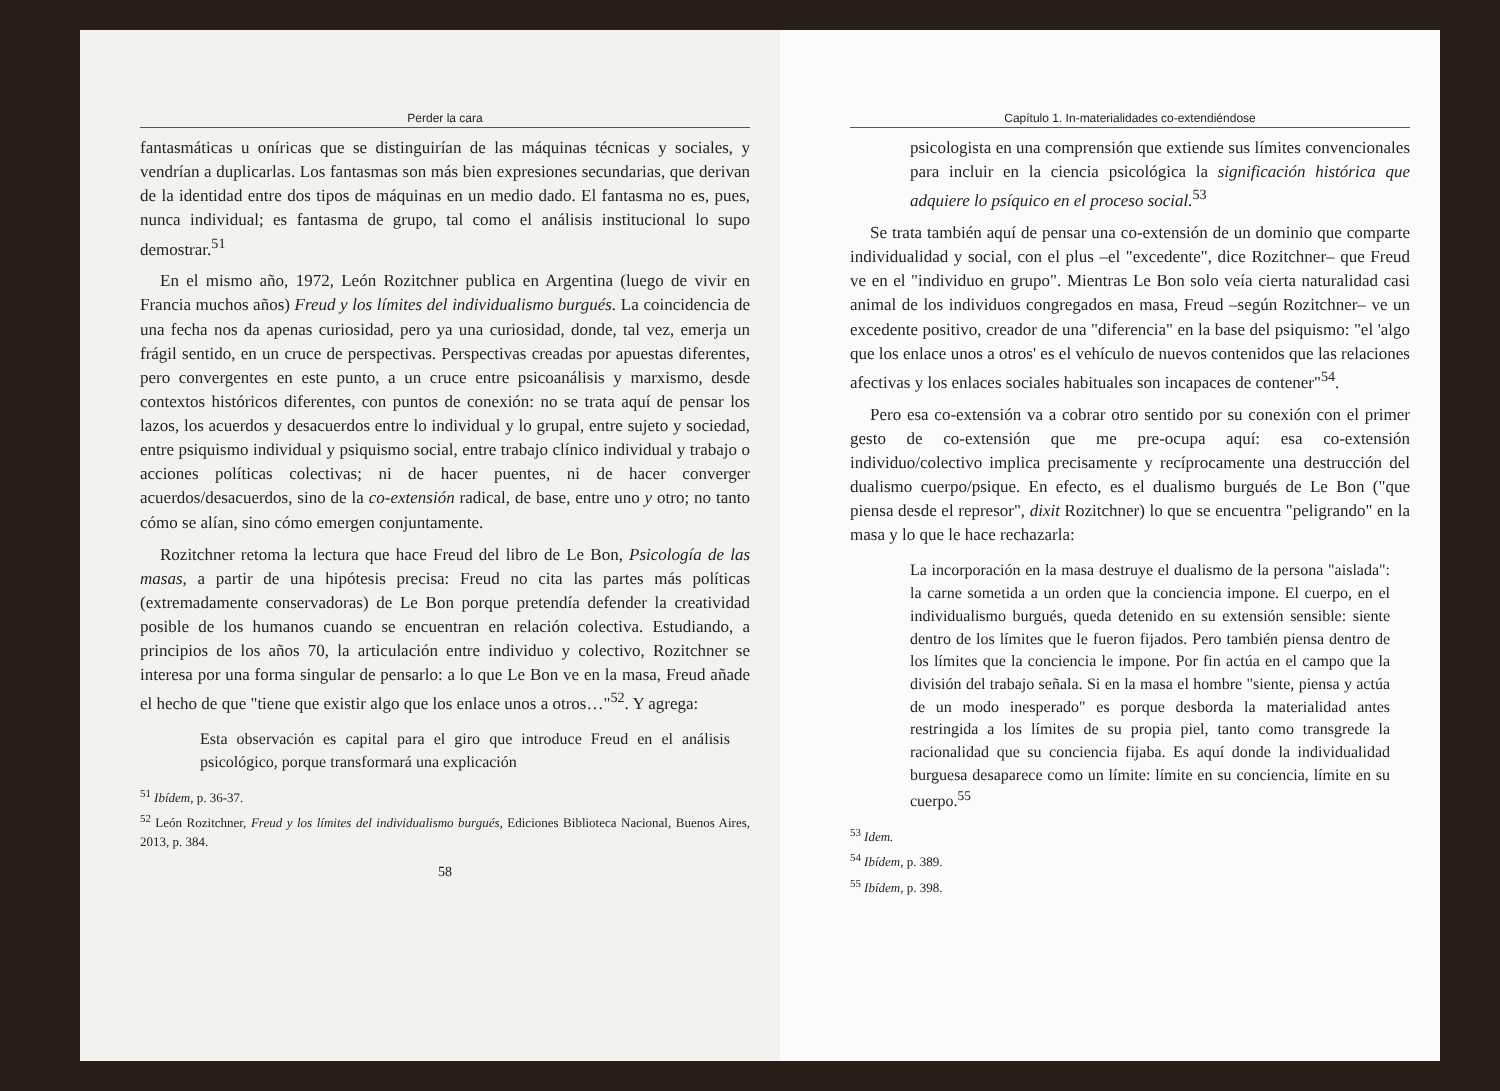Perder la cara
fantasmáticas u oníricas que se distinguirían de las máquinas técnicas y sociales, y vendrían a duplicarlas. Los fantasmas son más bien expresiones secundarias, que derivan de la identidad entre dos tipos de máquinas en un medio dado. El fantasma no es, pues, nunca individual; es fantasma de grupo, tal como el análisis institucional lo supo demostrar.<sup>51</sup>
En el mismo año, 1972, León Rozitchner publica en Argentina (luego de vivir en Francia muchos años) Freud y los límites del individualismo burgués. La coincidencia de una fecha nos da apenas curiosidad, pero ya una curiosidad, donde, tal vez, emerja un frágil sentido, en un cruce de perspectivas. Perspectivas creadas por apuestas diferentes, pero convergentes en este punto, a un cruce entre psicoanálisis y marxismo, desde contextos históricos diferentes, con puntos de conexión: no se trata aquí de pensar los lazos, los acuerdos y desacuerdos entre lo individual y lo grupal, entre sujeto y sociedad, entre psiquismo individual y psiquismo social, entre trabajo clínico individual y trabajo o acciones políticas colectivas; ni de hacer puentes, ni de hacer converger acuerdos/desacuerdos, sino de la co-extensión radical, de base, entre uno y otro; no tanto cómo se alían, sino cómo emergen conjuntamente.
Rozitchner retoma la lectura que hace Freud del libro de Le Bon, Psicología de las masas, a partir de una hipótesis precisa: Freud no cita las partes más políticas (extremadamente conservadoras) de Le Bon porque pretendía defender la creatividad posible de los humanos cuando se encuentran en relación colectiva. Estudiando, a principios de los años 70, la articulación entre individuo y colectivo, Rozitchner se interesa por una forma singular de pensarlo: a lo que Le Bon ve en la masa, Freud añade el hecho de que "tiene que existir algo que los enlace unos a otros…"<sup>52</sup>. Y agrega:
Esta observación es capital para el giro que introduce Freud en el análisis psicológico, porque transformará una explicación
<sup>51</sup> Ibídem, p. 36-37.
<sup>52</sup> León Rozitchner, Freud y los límites del individualismo burgués, Ediciones Biblioteca Nacional, Buenos Aires, 2013, p. 384.
58
Capítulo 1. In-materialidades co-extendiéndose
psicologista en una comprensión que extiende sus límites convencionales para incluir en la ciencia psicológica la significación histórica que adquiere lo psíquico en el proceso social.<sup>53</sup>
Se trata también aquí de pensar una co-extensión de un dominio que comparte individualidad y social, con el plus –el "excedente", dice Rozitchner– que Freud ve en el "individuo en grupo". Mientras Le Bon solo veía cierta naturalidad casi animal de los individuos congregados en masa, Freud –según Rozitchner– ve un excedente positivo, creador de una "diferencia" en la base del psiquismo: "el 'algo que los enlace unos a otros' es el vehículo de nuevos contenidos que las relaciones afectivas y los enlaces sociales habituales son incapaces de contener"<sup>54</sup>.
Pero esa co-extensión va a cobrar otro sentido por su conexión con el primer gesto de co-extensión que me pre-ocupa aquí: esa co-extensión individuo/colectivo implica precisamente y recíprocamente una destrucción del dualismo cuerpo/psique. En efecto, es el dualismo burgués de Le Bon ("que piensa desde el represor", dixit Rozitchner) lo que se encuentra "peligrando" en la masa y lo que le hace rechazarla:
La incorporación en la masa destruye el dualismo de la persona "aislada": la carne sometida a un orden que la conciencia impone. El cuerpo, en el individualismo burgués, queda detenido en su extensión sensible: siente dentro de los límites que le fueron fijados. Pero también piensa dentro de los límites que la conciencia le impone. Por fin actúa en el campo que la división del trabajo señala. Si en la masa el hombre "siente, piensa y actúa de un modo inesperado" es porque desborda la materialidad antes restringida a los límites de su propia piel, tanto como transgrede la racionalidad que su conciencia fijaba. Es aquí donde la individualidad burguesa desaparece como un límite: límite en su conciencia, límite en su cuerpo.<sup>55</sup>
<sup>53</sup> Idem.
<sup>54</sup> Ibídem, p. 389.
<sup>55</sup> Ibídem, p. 398.